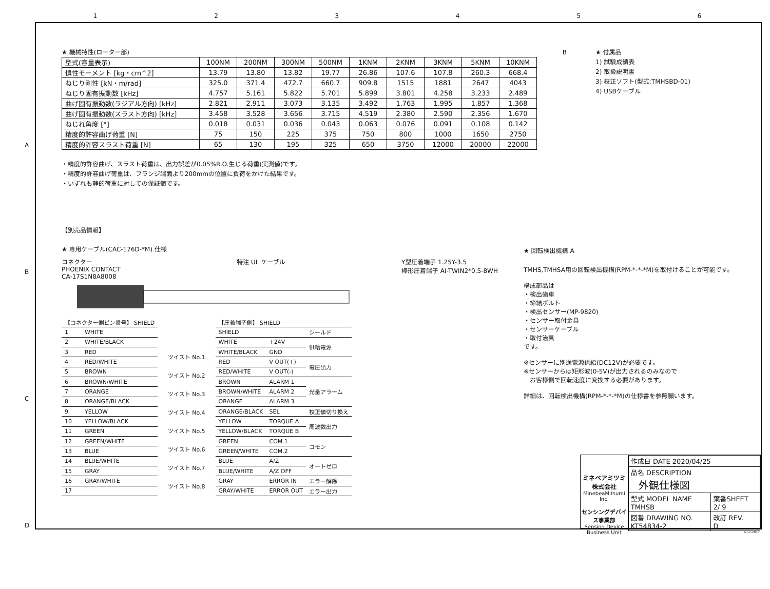1 2 3 4 5 6
A
B
C
D
★ 機械特性(ローター部) B
| 型式(容量表示) | 100NM | 200NM | 300NM | 500NM | 1KNM | 2KNM | 3KNM | 5KNM | 10KNM |
| --- | --- | --- | --- | --- | --- | --- | --- | --- | --- |
| 慣性モーメント [kg・cm^2] | 13.79 | 13.80 | 13.82 | 19.77 | 26.86 | 107.6 | 107.8 | 260.3 | 668.4 |
| ねじり剛性 [kN・m/rad] | 325.0 | 371.4 | 472.7 | 660.7 | 909.8 | 1515 | 1881 | 2647 | 4043 |
| ねじり固有振動数 [kHz] | 4.757 | 5.161 | 5.822 | 5.701 | 5.899 | 3.801 | 4.258 | 3.233 | 2.489 |
| 曲げ固有振動数(ラジアル方向) [kHz] | 2.821 | 2.911 | 3.073 | 3.135 | 3.492 | 1.763 | 1.995 | 1.857 | 1.368 |
| 曲げ固有振動数(スラスト方向) [kHz] | 3.458 | 3.528 | 3.656 | 3.715 | 4.519 | 2.380 | 2.590 | 2.356 | 1.670 |
| ねじれ角度 [°] | 0.018 | 0.031 | 0.036 | 0.043 | 0.063 | 0.076 | 0.091 | 0.108 | 0.142 |
| 精度的許容曲げ荷重 [N] | 75 | 150 | 225 | 375 | 750 | 800 | 1000 | 1650 | 2750 |
| 精度的許容スラスト荷重 [N] | 65 | 130 | 195 | 325 | 650 | 3750 | 12000 | 20000 | 22000 |
・精度的許容曲げ、スラスト荷重は、出力誤差が0.05%R.O.生じる荷重(実測値)です。
・精度的許容曲げ荷重は、フランジ端面より200mmの位置に負荷をかけた結果です。
・いずれも静的荷重に対しての保証値です。
★ 付属品
1) 試験成績表
2) 取扱説明書
3) 校正ソフト(型式:TMHSBD-01)
4) USBケーブル
【別売品情報】
★ 専用ケーブル(CAC-176D-*M) 仕様
コネクター
PHOENIX CONTACT
CA-17S1N8A8008
特注 UL ケーブル Y型圧着端子 1.25Y-3.5
棒形圧着端子 AI-TWIN2*0.5-8WH
| 【コネクター側ピン番号】 SHIELD | |
| 1 | WHITE |
| 2 | WHITE/BLACK |
| 3 | RED |
| 4 | RED/WHITE |
| 5 | BROWN |
| 6 | BROWN/WHITE |
| 7 | ORANGE |
| 8 | ORANGE/BLACK |
| 9 | YELLOW |
| 10 | YELLOW/BLACK |
| 11 | GREEN |
| 12 | GREEN/WHITE |
| 13 | BLUE |
| 14 | BLUE/WHITE |
| 15 | GRAY |
| 16 | GRAY/WHITE |
| 17 | |
ツイスト No.1
ツイスト No.2
ツイスト No.3
ツイスト No.4
ツイスト No.5
ツイスト No.6
ツイスト No.7
ツイスト No.8
| 【圧着端子側】 SHIELD | | |
| SHIELD | | シールド |
| WHITE | +24V | 供給電源 |
| WHITE/BLACK | GND | |
| RED | V OUT(+) | 電圧出力 |
| RED/WHITE | V OUT(-) | |
| BROWN | ALARM 1 | 光量アラーム |
| BROWN/WHITE | ALARM 2 | |
| ORANGE | ALARM 3 | |
| ORANGE/BLACK | SEL | 校正値切り換え |
| YELLOW | TORQUE A | 周波数出力 |
| YELLOW/BLACK | TORQUE B | |
| GREEN | COM.1 | コモン |
| GREEN/WHITE | COM.2 | |
| BLUE | A/Z | オートゼロ |
| BLUE/WHITE | A/Z OFF | |
| GRAY | ERROR IN | エラー解除 |
| GRAY/WHITE | ERROR OUT | エラー出力 |
★ 回転検出機構 A
TMHS,TMHSA用の回転検出機構(RPM-*-*-*M)を取付けることが可能です。
構成部品は
・検出歯車
・締結ボルト
・検出センサー(MP-9820)
・センサー取付金具
・センサーケーブル
・取付治具
です。
※センサーに別途電源供給(DC12V)が必要です。
※センサーからは矩形波(0-5V)が出力されるのみなので
　お客様側で回転速度に変換する必要があります。
詳細は、回転検出機構(RPM-*-*-*M)の仕様書を参照願います。
ミネベアミツミ株式会社
MinebeaMitsumi Inc.
センシングデバイス事業部
Sensing Device Business Unit
| 作成日 DATE 2020/04/25 | |
| 品名 DESCRIPTION 外観仕様図 | |
| 型式 MODEL NAME TMHSB | 葉番SHEET 2/ 9 |
| 図番 DRAWING NO. KT54834-2 | 改訂 REV. D |
A3-2-2017